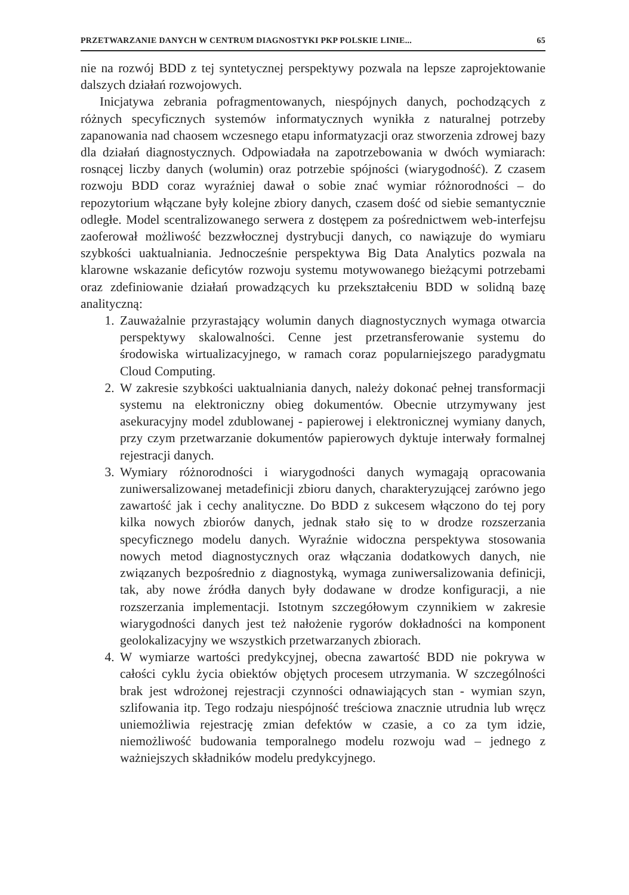PRZETWARZANIE DANYCH W CENTRUM DIAGNOSTYKI PKP POLSKIE LINIE... 65
nie na rozwój BDD z tej syntetycznej perspektywy pozwala na lepsze zaprojektowanie dalszych działań rozwojowych.
Inicjatywa zebrania pofragmentowanych, niespójnych danych, pochodzących z różnych specyficznych systemów informatycznych wynikła z naturalnej potrzeby zapanowania nad chaosem wczesnego etapu informatyzacji oraz stworzenia zdrowej bazy dla działań diagnostycznych. Odpowiadała na zapotrzebowania w dwóch wymiarach: rosnącej liczby danych (wolumin) oraz potrzebie spójności (wiarygodność). Z czasem rozwoju BDD coraz wyraźniej dawał o sobie znać wymiar różnorodności – do repozytorium włączane były kolejne zbiory danych, czasem dość od siebie semantycznie odległe. Model scentralizowanego serwera z dostępem za pośrednictwem web-interfejsu zaoferował możliwość bezzwłocznej dystrybucji danych, co nawiązuje do wymiaru szybkości uaktualniania. Jednocześnie perspektywa Big Data Analytics pozwala na klarowne wskazanie deficytów rozwoju systemu motywowanego bieżącymi potrzebami oraz zdefiniowanie działań prowadzących ku przekształceniu BDD w solidną bazę analityczną:
1. Zauważalnie przyrastający wolumin danych diagnostycznych wymaga otwarcia perspektywy skalowalności. Cenne jest przetransferowanie systemu do środowiska wirtualizacyjnego, w ramach coraz popularniejszego paradygmatu Cloud Computing.
2. W zakresie szybkości uaktualniania danych, należy dokonać pełnej transformacji systemu na elektroniczny obieg dokumentów. Obecnie utrzymywany jest asekuracyjny model zdublowanej - papierowej i elektronicznej wymiany danych, przy czym przetwarzanie dokumentów papierowych dyktuje interwały formalnej rejestracji danych.
3. Wymiary różnorodności i wiarygodności danych wymagają opracowania zuniwersalizowanej metadefinicji zbioru danych, charakteryzującej zarówno jego zawartość jak i cechy analityczne. Do BDD z sukcesem włączono do tej pory kilka nowych zbiorów danych, jednak stało się to w drodze rozszerzania specyficznego modelu danych. Wyraźnie widoczna perspektywa stosowania nowych metod diagnostycznych oraz włączania dodatkowych danych, nie związanych bezpośrednio z diagnostyką, wymaga zuniwersalizowania definicji, tak, aby nowe źródła danych były dodawane w drodze konfiguracji, a nie rozszerzania implementacji. Istotnym szczegółowym czynnikiem w zakresie wiarygodności danych jest też nałożenie rygorów dokładności na komponent geolokalizacyjny we wszystkich przetwarzanych zbiorach.
4. W wymiarze wartości predykcyjnej, obecna zawartość BDD nie pokrywa w całości cyklu życia obiektów objętych procesem utrzymania. W szczególności brak jest wdrożonej rejestracji czynności odnawiających stan - wymian szyn, szlifowania itp. Tego rodzaju niespójność treściowa znacznie utrudnia lub wręcz uniemożliwia rejestrację zmian defektów w czasie, a co za tym idzie, niemożliwość budowania temporalnego modelu rozwoju wad – jednego z ważniejszych składników modelu predykcyjnego.